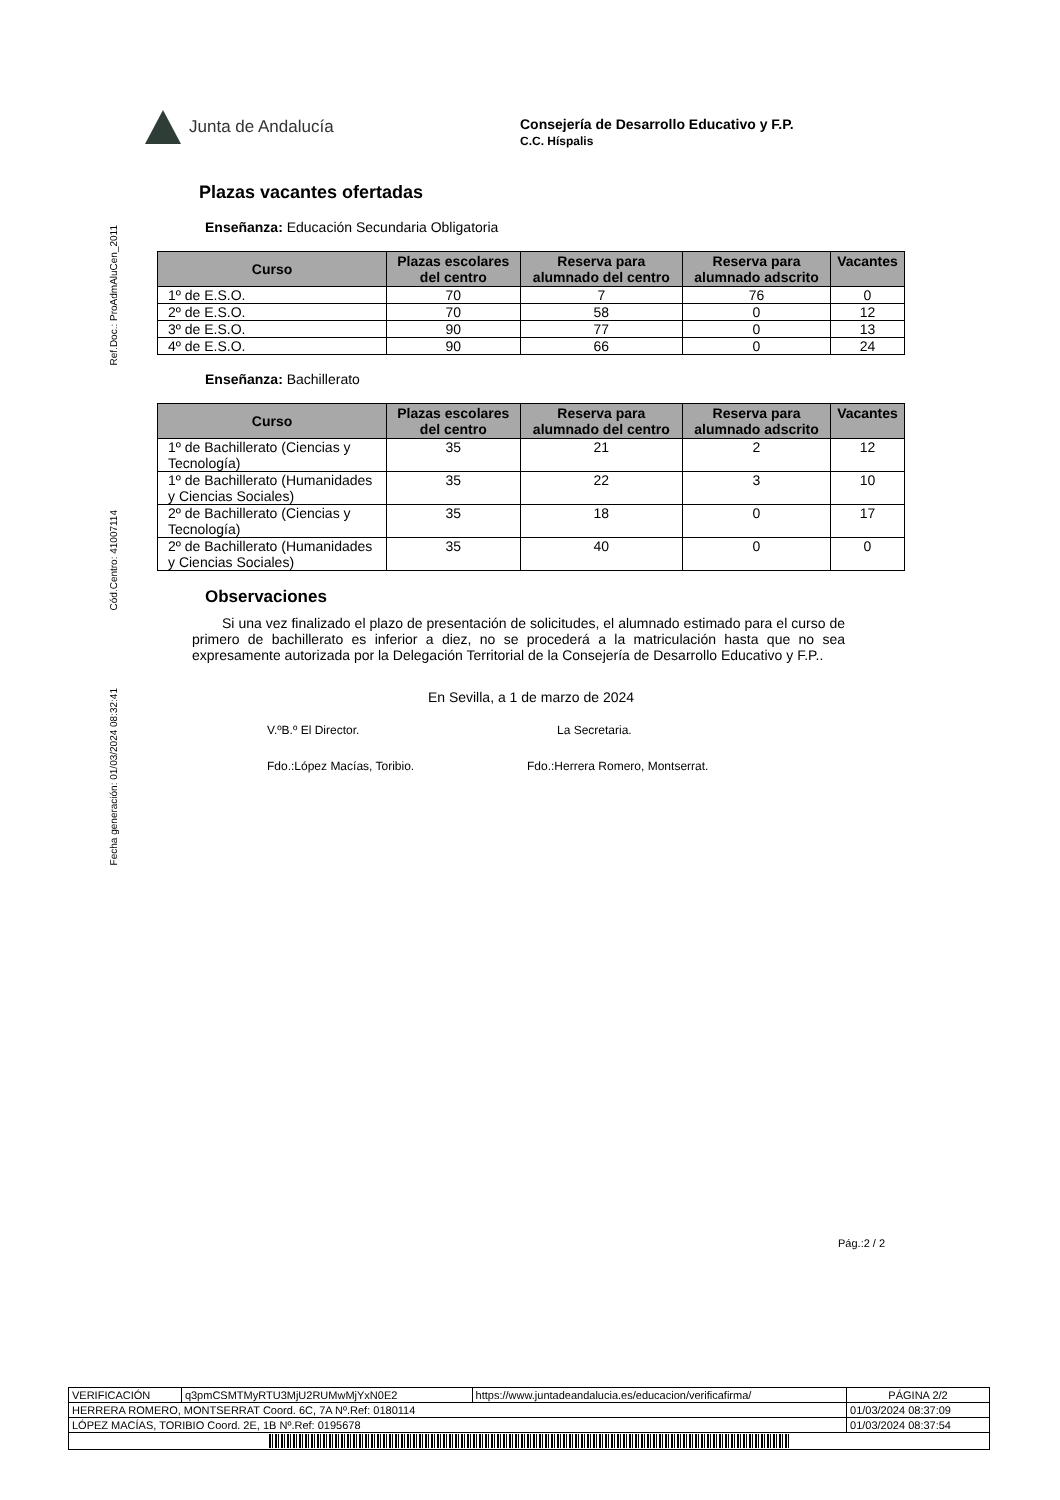Junta de Andalucía
Consejería de Desarrollo Educativo y F.P.
C.C. Híspalis
Ref.Doc.: ProAdmAluCen_2011
Cód.Centro: 41007114
Fecha generación: 01/03/2024 08:32:41
Plazas vacantes ofertadas
Enseñanza: Educación Secundaria Obligatoria
| Curso | Plazas escolares del centro | Reserva para alumnado del centro | Reserva para alumnado adscrito | Vacantes |
| --- | --- | --- | --- | --- |
| 1º de E.S.O. | 70 | 7 | 76 | 0 |
| 2º de E.S.O. | 70 | 58 | 0 | 12 |
| 3º de E.S.O. | 90 | 77 | 0 | 13 |
| 4º de E.S.O. | 90 | 66 | 0 | 24 |
Enseñanza: Bachillerato
| Curso | Plazas escolares del centro | Reserva para alumnado del centro | Reserva para alumnado adscrito | Vacantes |
| --- | --- | --- | --- | --- |
| 1º de Bachillerato (Ciencias y Tecnología) | 35 | 21 | 2 | 12 |
| 1º de Bachillerato (Humanidades y Ciencias Sociales) | 35 | 22 | 3 | 10 |
| 2º de Bachillerato (Ciencias y Tecnología) | 35 | 18 | 0 | 17 |
| 2º de Bachillerato (Humanidades y Ciencias Sociales) | 35 | 40 | 0 | 0 |
Observaciones
Si una vez finalizado el plazo de presentación de solicitudes, el alumnado estimado para el curso de primero de bachillerato es inferior a diez, no se procederá a la matriculación hasta que no sea expresamente autorizada por la Delegación Territorial de la Consejería de Desarrollo Educativo y F.P..
En Sevilla, a 1 de marzo de 2024
V.ºB.º El Director. La Secretaria.
Fdo.:López Macías, Toribio. Fdo.:Herrera Romero, Montserrat.
Pág.:2 / 2
| VERIFICACIÓN | q3pmCSMTMyRTU3MjU2RUMwMjYxN0E2 | https://www.juntadeandalucia.es/educacion/verificafirma/ | PÁGINA 2/2 |
| HERRERA ROMERO, MONTSERRAT Coord. 6C, 7A Nº.Ref: 0180114 | | | 01/03/2024 08:37:09 |
| LÓPEZ MACÍAS, TORIBIO Coord. 2E, 1B Nº.Ref: 0195678 | | | 01/03/2024 08:37:54 |